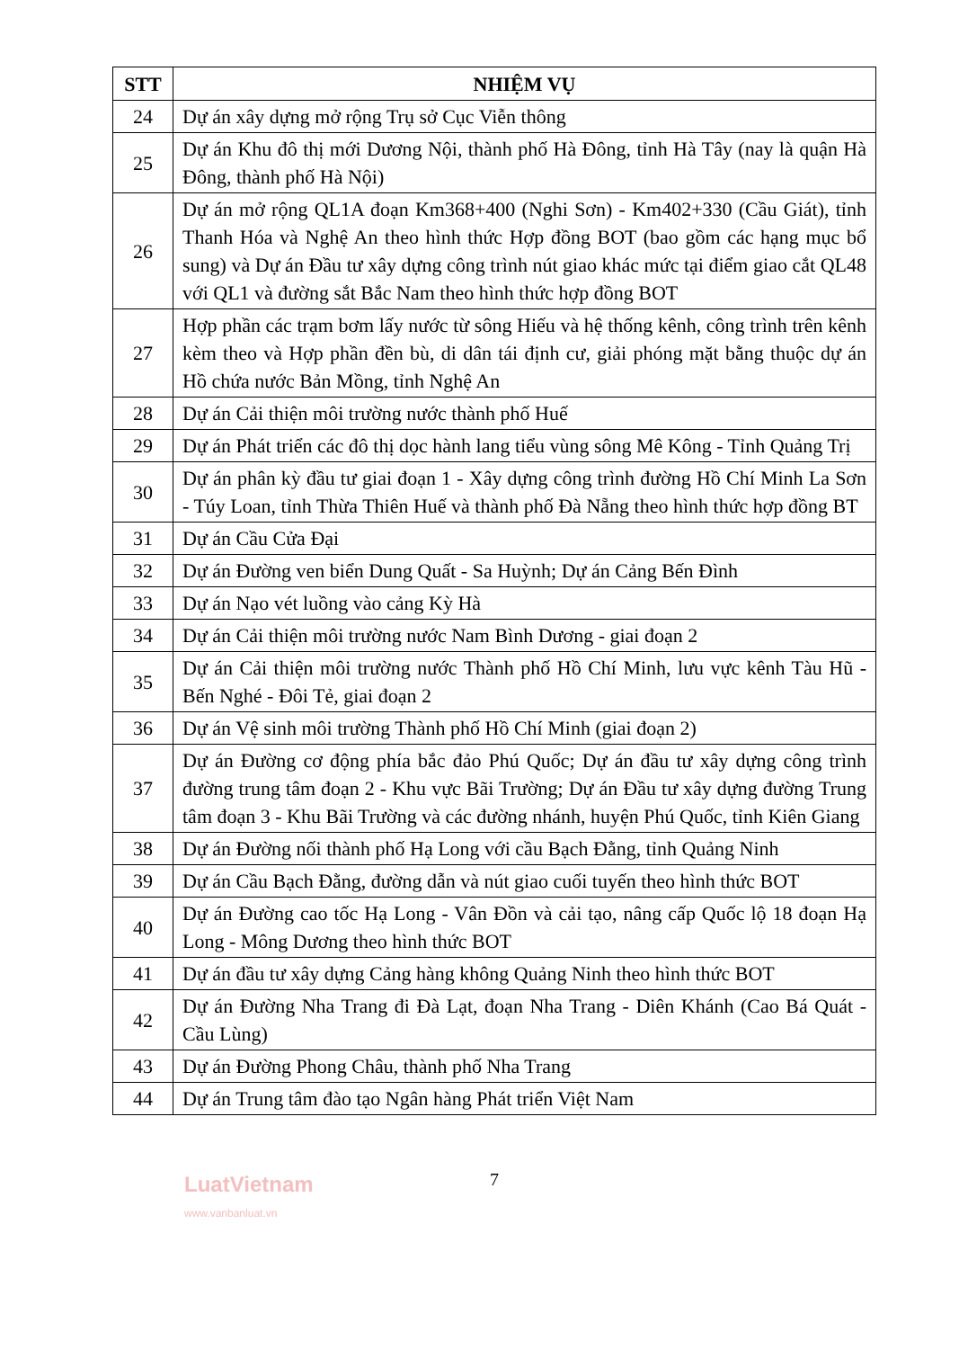| STT | NHIỆM VỤ |
| --- | --- |
| 24 | Dự án xây dựng mở rộng Trụ sở Cục Viễn thông |
| 25 | Dự án Khu đô thị mới Dương Nội, thành phố Hà Đông, tỉnh Hà Tây (nay là quận Hà Đông, thành phố Hà Nội) |
| 26 | Dự án mở rộng QL1A đoạn Km368+400 (Nghi Sơn) - Km402+330 (Cầu Giát), tỉnh Thanh Hóa và Nghệ An theo hình thức Hợp đồng BOT (bao gồm các hạng mục bổ sung) và Dự án Đầu tư xây dựng công trình nút giao khác mức tại điểm giao cắt QL48 với QL1 và đường sắt Bắc Nam theo hình thức hợp đồng BOT |
| 27 | Hợp phần các trạm bơm lấy nước từ sông Hiếu và hệ thống kênh, công trình trên kênh kèm theo và Hợp phần đền bù, di dân tái định cư, giải phóng mặt bằng thuộc dự án Hồ chứa nước Bản Mồng, tỉnh Nghệ An |
| 28 | Dự án Cải thiện môi trường nước thành phố Huế |
| 29 | Dự án Phát triển các đô thị dọc hành lang tiểu vùng sông Mê Kông - Tỉnh Quảng Trị |
| 30 | Dự án phân kỳ đầu tư giai đoạn 1 - Xây dựng công trình đường Hồ Chí Minh La Sơn - Túy Loan, tỉnh Thừa Thiên Huế và thành phố Đà Nẵng theo hình thức hợp đồng BT |
| 31 | Dự án Cầu Cửa Đại |
| 32 | Dự án Đường ven biển Dung Quất - Sa Huỳnh; Dự án Cảng Bến Đình |
| 33 | Dự án Nạo vét luồng vào cảng Kỳ Hà |
| 34 | Dự án Cải thiện môi trường nước Nam Bình Dương - giai đoạn 2 |
| 35 | Dự án Cải thiện môi trường nước Thành phố Hồ Chí Minh, lưu vực kênh Tàu Hũ - Bến Nghé - Đôi Tẻ, giai đoạn 2 |
| 36 | Dự án Vệ sinh môi trường Thành phố Hồ Chí Minh (giai đoạn 2) |
| 37 | Dự án Đường cơ động phía bắc đảo Phú Quốc; Dự án đầu tư xây dựng công trình đường trung tâm đoạn 2 - Khu vực Bãi Trường; Dự án Đầu tư xây dựng đường Trung tâm đoạn 3 - Khu Bãi Trường và các đường nhánh, huyện Phú Quốc, tỉnh Kiên Giang |
| 38 | Dự án Đường nối thành phố Hạ Long với cầu Bạch Đằng, tỉnh Quảng Ninh |
| 39 | Dự án Cầu Bạch Đằng, đường dẫn và nút giao cuối tuyến theo hình thức BOT |
| 40 | Dự án Đường cao tốc Hạ Long - Vân Đồn và cải tạo, nâng cấp Quốc lộ 18 đoạn Hạ Long - Mông Dương theo hình thức BOT |
| 41 | Dự án đầu tư xây dựng Cảng hàng không Quảng Ninh theo hình thức BOT |
| 42 | Dự án Đường Nha Trang đi Đà Lạt, đoạn Nha Trang - Diên Khánh (Cao Bá Quát - Cầu Lùng) |
| 43 | Dự án Đường Phong Châu, thành phố Nha Trang |
| 44 | Dự án Trung tâm đào tạo Ngân hàng Phát triển Việt Nam |
7
LuatVietnam
www.vanbanluat.vn